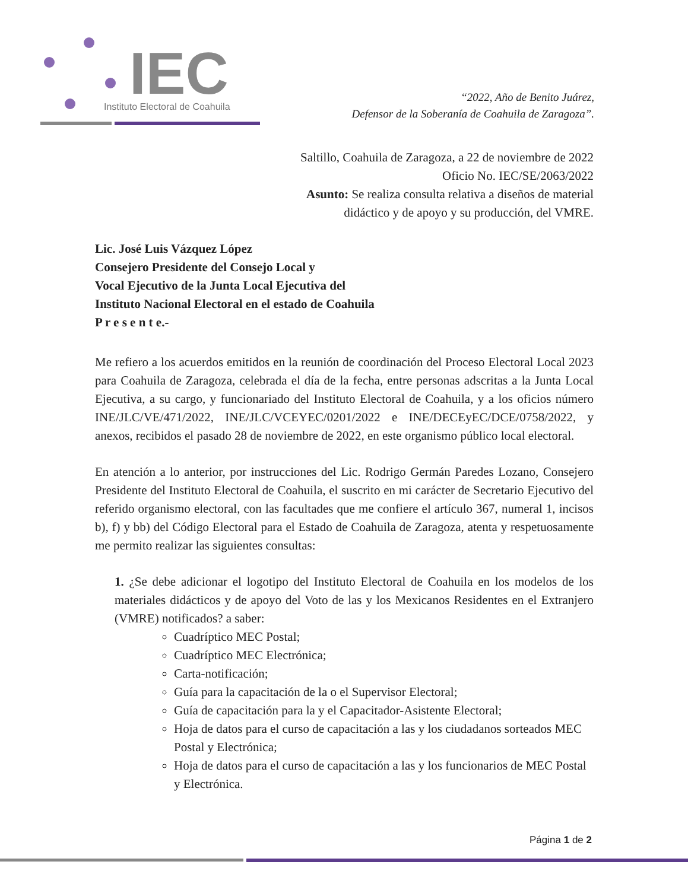IEC
Instituto Electoral de Coahuila
“2022, Año de Benito Juárez,
Defensor de la Soberanía de Coahuila de Zaragoza”.
Saltillo, Coahuila de Zaragoza, a 22 de noviembre de 2022
Oficio No. IEC/SE/2063/2022
Asunto: Se realiza consulta relativa a diseños de material
didáctico y de apoyo y su producción, del VMRE.
Lic. José Luis Vázquez López
Consejero Presidente del Consejo Local y
Vocal Ejecutivo de la Junta Local Ejecutiva del
Instituto Nacional Electoral en el estado de Coahuila
P r e s e n t e.-
Me refiero a los acuerdos emitidos en la reunión de coordinación del Proceso Electoral Local 2023 para Coahuila de Zaragoza, celebrada el día de la fecha, entre personas adscritas a la Junta Local Ejecutiva, a su cargo, y funcionariado del Instituto Electoral de Coahuila, y a los oficios número INE/JLC/VE/471/2022, INE/JLC/VCEYEC/0201/2022 e INE/DECEyEC/DCE/0758/2022, y anexos, recibidos el pasado 28 de noviembre de 2022, en este organismo público local electoral.
En atención a lo anterior, por instrucciones del Lic. Rodrigo Germán Paredes Lozano, Consejero Presidente del Instituto Electoral de Coahuila, el suscrito en mi carácter de Secretario Ejecutivo del referido organismo electoral, con las facultades que me confiere el artículo 367, numeral 1, incisos b), f) y bb) del Código Electoral para el Estado de Coahuila de Zaragoza, atenta y respetuosamente me permito realizar las siguientes consultas:
1. ¿Se debe adicionar el logotipo del Instituto Electoral de Coahuila en los modelos de los materiales didácticos y de apoyo del Voto de las y los Mexicanos Residentes en el Extranjero (VMRE) notificados? a saber:
Cuadríptico MEC Postal;
Cuadríptico MEC Electrónica;
Carta-notificación;
Guía para la capacitación de la o el Supervisor Electoral;
Guía de capacitación para la y el Capacitador-Asistente Electoral;
Hoja de datos para el curso de capacitación a las y los ciudadanos sorteados MEC Postal y Electrónica;
Hoja de datos para el curso de capacitación a las y los funcionarios de MEC Postal y Electrónica.
Página 1 de 2